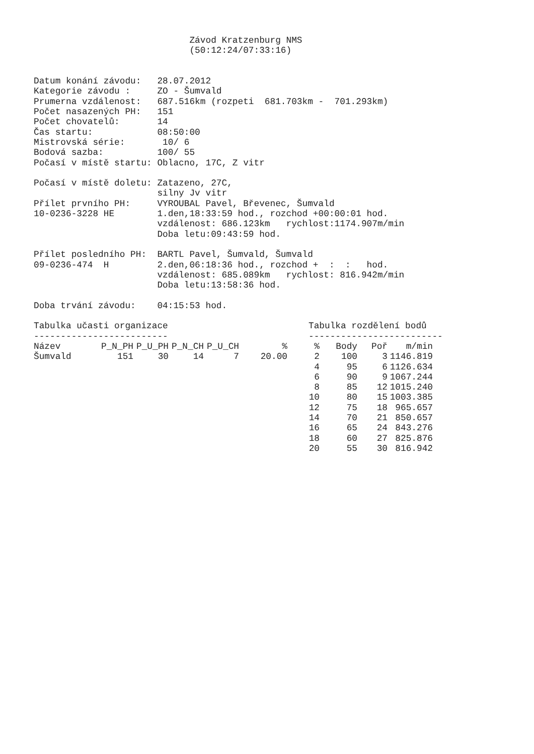Závod Kratzenburg NMS
                             (50:12:24/07:33:16)


Datum konání závodu:   28.07.2012
Kategorie závodu :     ZO - Šumvald
Prumerna vzdálenost:   687.516km (rozpeti  681.703km -  701.293km)
Počet nasazených PH:   151
Počet chovatelů:       14
Čas startu:            08:50:00
Mistrovská série:       10/ 6
Bodová sazba:          100/ 55
Počasí v místě startu: Oblacno, 17C, Z vitr

Počasí v místě doletu: Zatazeno, 27C,
                       silny Jv vitr
Přílet prvního PH:     VYROUBAL Pavel, Břevenec, Šumvald
10-0236-3228 HE        1.den,18:33:59 hod., rozchod +00:00:01 hod.
                       vzdálenost: 686.123km   rychlost:1174.907m/min
                       Doba letu:09:43:59 hod.

Přílet posledního PH:  BARTL Pavel, Šumvald, Šumvald
09-0236-474  H         2.den,06:18:36 hod., rozchod +  :  :   hod.
                       vzdálenost: 685.089km   rychlost: 816.942m/min
                       Doba letu:13:58:36 hod.

Doba trvání závodu:    04:15:53 hod.
Tabulka učasti organizace
-------------------------
| Název | P_N_PH | P_U_PH | P_N_CH | P_U_CH | % |
| --- | --- | --- | --- | --- | --- |
| Šumvald | 151 | 30 | 14 | 7 | 20.00 |
Tabulka rozdělení bodů
-------------------------
| % | Body | Poř | m/min |
| --- | --- | --- | --- |
| 2 | 100 | 3 | 1146.819 |
| 4 | 95 | 6 | 1126.634 |
| 6 | 90 | 9 | 1067.244 |
| 8 | 85 | 12 | 1015.240 |
| 10 | 80 | 15 | 1003.385 |
| 12 | 75 | 18 | 965.657 |
| 14 | 70 | 21 | 850.657 |
| 16 | 65 | 24 | 843.276 |
| 18 | 60 | 27 | 825.876 |
| 20 | 55 | 30 | 816.942 |